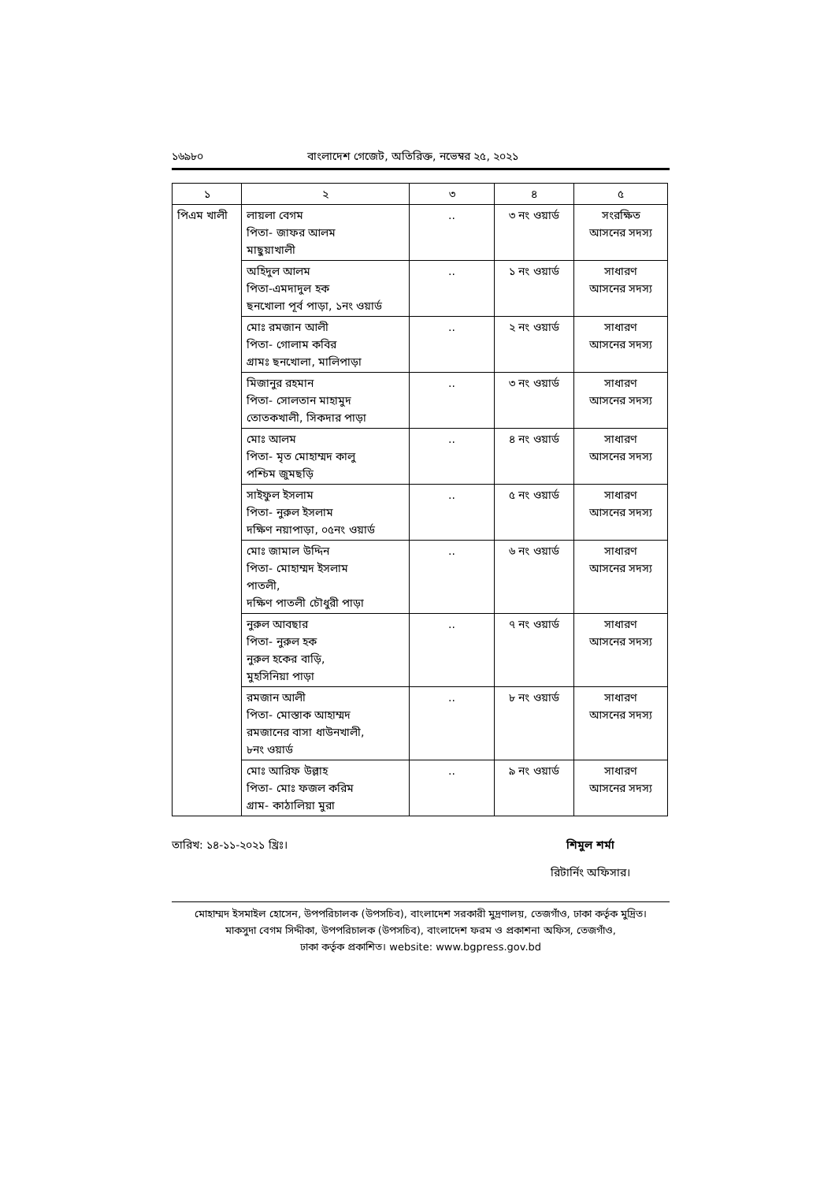১৬৯৮০ বাংলাদেশ গেজেট, অতিরিক্ত, নভেম্বর ২৫, ২০২১
| ১ | ২ | ৩ | ৪ | ৫ |
| --- | --- | --- | --- | --- |
| পিএম খালী | লায়লা বেগম পিতা- জাফর আলম মাছুয়াখালী | .. | ৩ নং ওয়ার্ড | সংরক্ষিত আসনের সদস্য |
| | অহিদুল আলম পিতা-এমদাদুল হক ছনখোলা পূর্ব পাড়া, ১নং ওয়ার্ড | .. | ১ নং ওয়ার্ড | সাধারণ আসনের সদস্য |
| | মোঃ রমজান আলী পিতা- গোলাম কবির গ্রামঃ ছনখোলা, মালিপাড়া | .. | ২ নং ওয়ার্ড | সাধারণ আসনের সদস্য |
| | মিজানুর রহমান পিতা- সোলতান মাহামুদ তোতকখালী, সিকদার পাড়া | .. | ৩ নং ওয়ার্ড | সাধারণ আসনের সদস্য |
| | মোঃ আলম পিতা- মৃত মোহাম্মদ কালু পশ্চিম জুমছড়ি | .. | ৪ নং ওয়ার্ড | সাধারণ আসনের সদস্য |
| | সাইফুল ইসলাম পিতা- নুরুল ইসলাম দক্ষিণ নয়াপাড়া, ০৫নং ওয়ার্ড | .. | ৫ নং ওয়ার্ড | সাধারণ আসনের সদস্য |
| | মোঃ জামাল উদ্দিন পিতা- মোহাম্মদ ইসলাম পাতলী, দক্ষিণ পাতলী চৌধুরী পাড়া | .. | ৬ নং ওয়ার্ড | সাধারণ আসনের সদস্য |
| | নুরুল আবছার পিতা- নুরুল হক নুরুল হকের বাড়ি, মুহসিনিয়া পাড়া | .. | ৭ নং ওয়ার্ড | সাধারণ আসনের সদস্য |
| | রমজান আলী পিতা- মোস্তাক আহাম্মদ রমজানের বাসা ধাউনখালী, ৮নং ওয়ার্ড | .. | ৮ নং ওয়ার্ড | সাধারণ আসনের সদস্য |
| | মোঃ আরিফ উল্লাহ পিতা- মোঃ ফজল করিম গ্রাম- কাঠালিয়া মুরা | .. | ৯ নং ওয়ার্ড | সাধারণ আসনের সদস্য |
তারিখ: ১৪-১১-২০২১ খ্রিঃ। শিমুল শর্মা
রিটার্নিং অফিসার।
মোহাম্মদ ইসমাইল হোসেন, উপপরিচালক (উপসচিব), বাংলাদেশ সরকারী মুদ্রণালয়, তেজগাঁও, ঢাকা কর্তৃক মুদ্রিত।
মাকসুদা বেগম সিদ্দীকা, উপপরিচালক (উপসচিব), বাংলাদেশ ফরম ও প্রকাশনা অফিস, তেজগাঁও,
ঢাকা কর্তৃক প্রকাশিত। website: www.bgpress.gov.bd